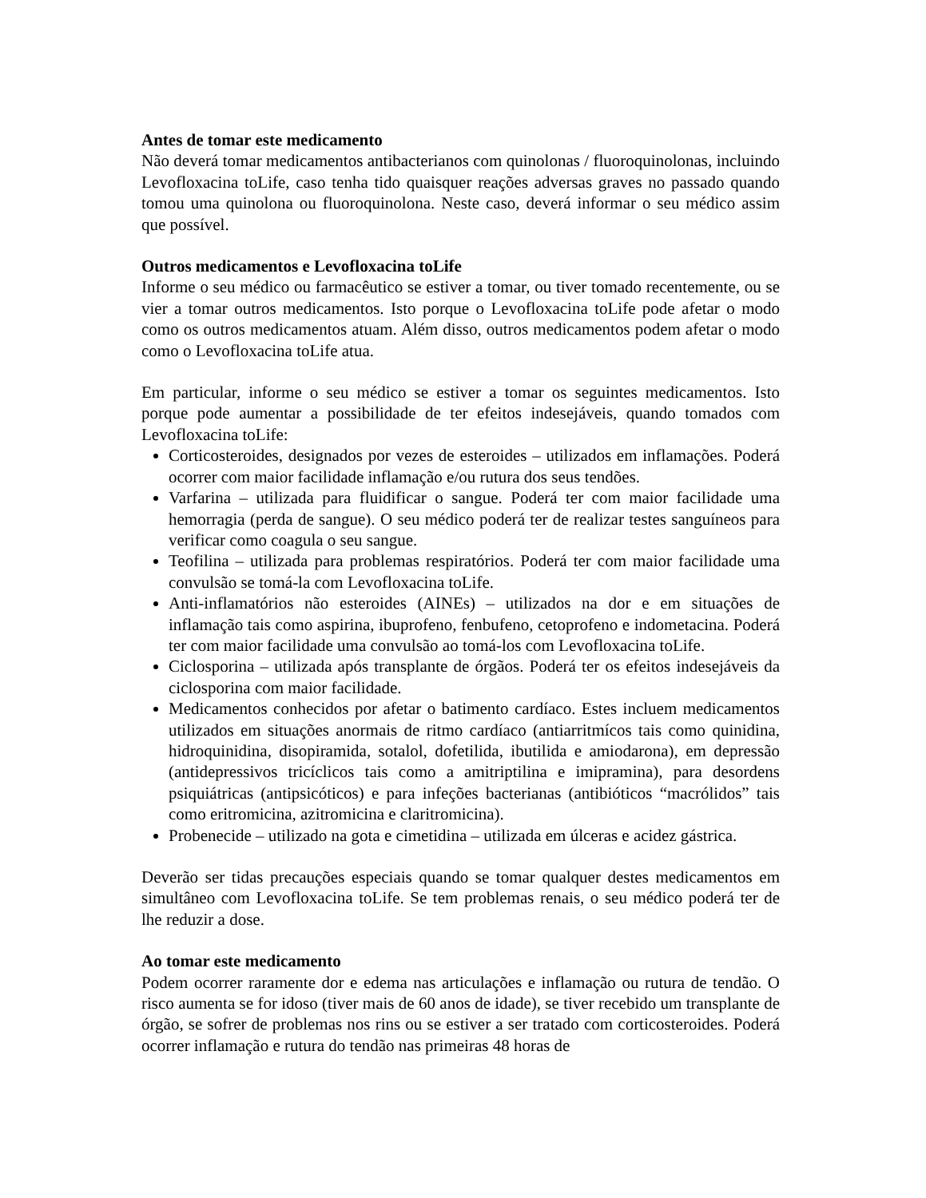Antes de tomar este medicamento
Não deverá tomar medicamentos antibacterianos com quinolonas / fluoroquinolonas, incluindo Levofloxacina toLife, caso tenha tido quaisquer reações adversas graves no passado quando tomou uma quinolona ou fluoroquinolona. Neste caso, deverá informar o seu médico assim que possível.
Outros medicamentos e Levofloxacina toLife
Informe o seu médico ou farmacêutico se estiver a tomar, ou tiver tomado recentemente, ou se vier a tomar outros medicamentos. Isto porque o Levofloxacina toLife pode afetar o modo como os outros medicamentos atuam. Além disso, outros medicamentos podem afetar o modo como o Levofloxacina toLife atua.
Em particular, informe o seu médico se estiver a tomar os seguintes medicamentos. Isto porque pode aumentar a possibilidade de ter efeitos indesejáveis, quando tomados com Levofloxacina toLife:
Corticosteroides, designados por vezes de esteroides – utilizados em inflamações. Poderá ocorrer com maior facilidade inflamação e/ou rutura dos seus tendões.
Varfarina – utilizada para fluidificar o sangue. Poderá ter com maior facilidade uma hemorragia (perda de sangue). O seu médico poderá ter de realizar testes sanguíneos para verificar como coagula o seu sangue.
Teofilina – utilizada para problemas respiratórios. Poderá ter com maior facilidade uma convulsão se tomá-la com Levofloxacina toLife.
Anti-inflamatórios não esteroides (AINEs) – utilizados na dor e em situações de inflamação tais como aspirina, ibuprofeno, fenbufeno, cetoprofeno e indometacina. Poderá ter com maior facilidade uma convulsão ao tomá-los com Levofloxacina toLife.
Ciclosporina – utilizada após transplante de órgãos. Poderá ter os efeitos indesejáveis da ciclosporina com maior facilidade.
Medicamentos conhecidos por afetar o batimento cardíaco. Estes incluem medicamentos utilizados em situações anormais de ritmo cardíaco (antiarritmícos tais como quinidina, hidroquinidina, disopiramida, sotalol, dofetilida, ibutilida e amiodarona), em depressão (antidepressivos tricíclicos tais como a amitriptilina e imipramina), para desordens psiquiátricas (antipsicóticos) e para infeções bacterianas (antibióticos “macrólidos” tais como eritromicina, azitromicina e claritromicina).
Probenecide – utilizado na gota e cimetidina – utilizada em úlceras e acidez gástrica.
Deverão ser tidas precauções especiais quando se tomar qualquer destes medicamentos em simultâneo com Levofloxacina toLife. Se tem problemas renais, o seu médico poderá ter de lhe reduzir a dose.
Ao tomar este medicamento
Podem ocorrer raramente dor e edema nas articulações e inflamação ou rutura de tendão. O risco aumenta se for idoso (tiver mais de 60 anos de idade), se tiver recebido um transplante de órgão, se sofrer de problemas nos rins ou se estiver a ser tratado com corticosteroides. Poderá ocorrer inflamação e rutura do tendão nas primeiras 48 horas de